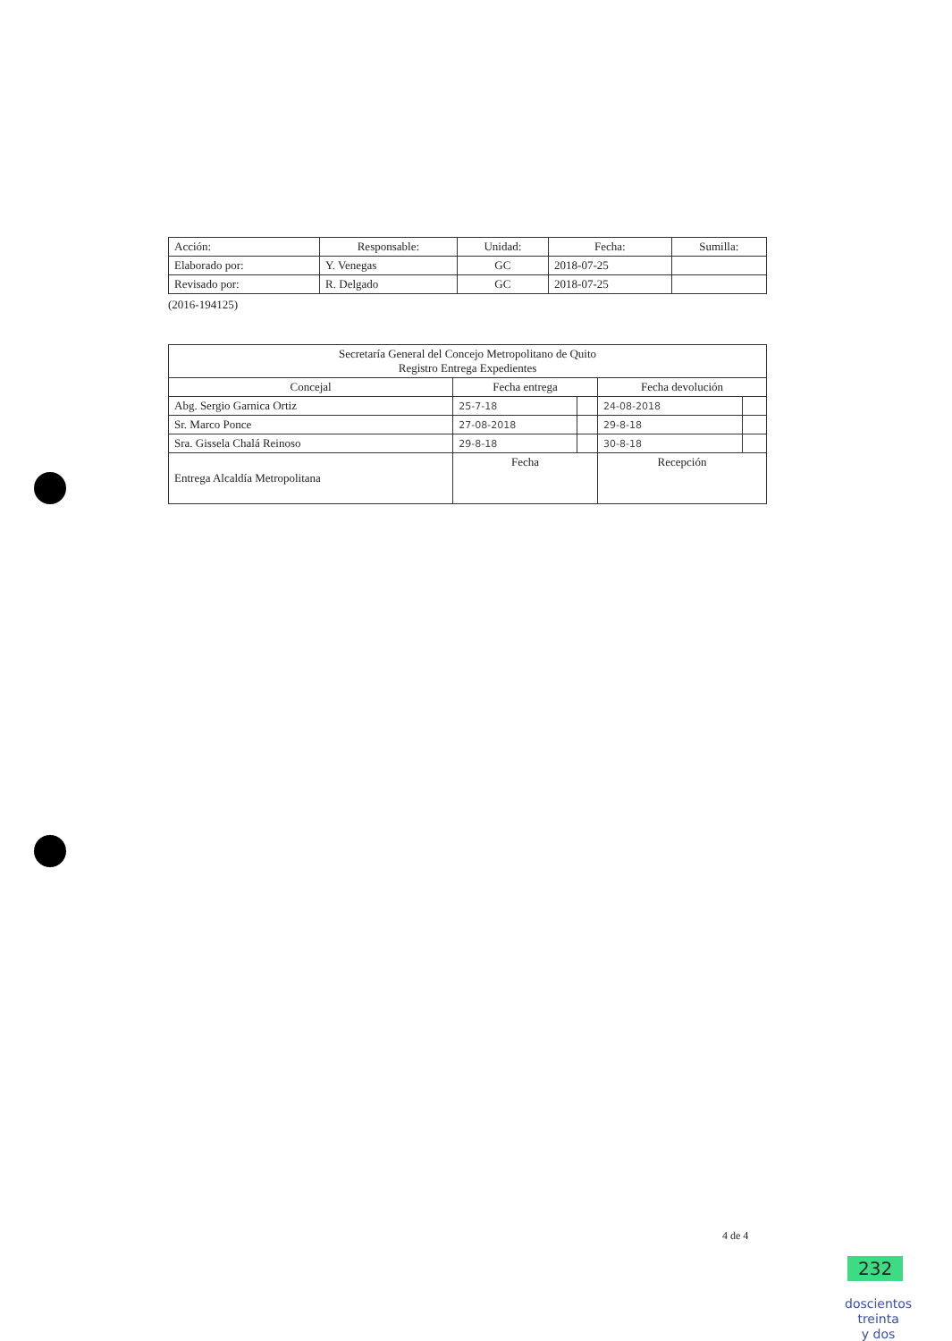| Acción: | Responsable: | Unidad: | Fecha: | Sumilla: |
| --- | --- | --- | --- | --- |
| Elaborado por: | Y. Venegas | GC | 2018-07-25 | |
| Revisado por: | R. Delgado | GC | 2018-07-25 | |
(2016-194125)
| Secretaría General del Concejo Metropolitano de Quito Registro Entrega Expedientes | | | | |
| --- | --- | --- | --- | --- |
| Concejal | Fecha entrega | | Fecha devolución | |
| Abg. Sergio Garnica Ortiz | 25-7-18 | | 24-08-2018 | |
| Sr. Marco Ponce | 27-08-2018 | | 29-8-18 | |
| Sra. Gissela Chalá Reinoso | 29-8-18 | | 30-8-18 | |
| Entrega Alcaldía Metropolitana | Fecha | | Recepción | |
4 de 4
232
doscientos
treinta
y dos